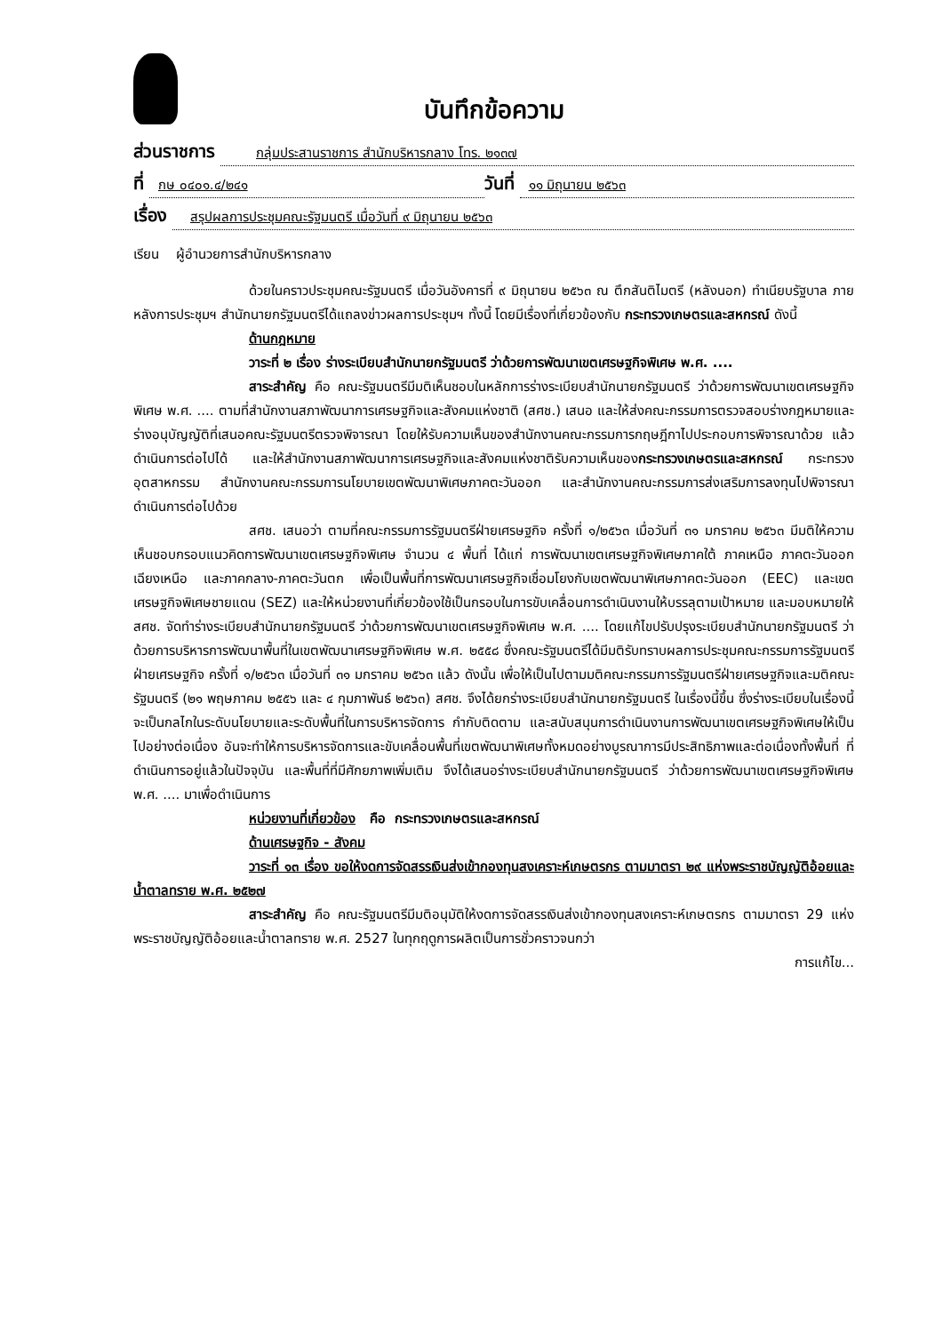บันทึกข้อความ
ส่วนราชการ กลุ่มประสานราชการ สำนักบริหารกลาง โทร. ๒๑๓๗
ที่ กษ ๐๔๐๑.๔/๒๔๑ วันที่ ๑๑ มิถุนายน ๒๕๖๓
เรื่อง สรุปผลการประชุมคณะรัฐมนตรี เมื่อวันที่ ๙ มิถุนายน ๒๕๖๓
เรียน ผู้อำนวยการสำนักบริหารกลาง
ด้วยในคราวประชุมคณะรัฐมนตรี เมื่อวันอังคารที่ ๙ มิถุนายน ๒๕๖๓ ณ ตึกสันติไมตรี (หลังนอก) ทำเนียบรัฐบาล ภายหลังการประชุมฯ สำนักนายกรัฐมนตรีได้แถลงข่าวผลการประชุมฯ ทั้งนี้ โดยมีเรื่องที่เกี่ยวข้องกับ กระทรวงเกษตรและสหกรณ์ ดังนี้
ด้านกฎหมาย
วาระที่ ๒ เรื่อง ร่างระเบียบสำนักนายกรัฐมนตรี ว่าด้วยการพัฒนาเขตเศรษฐกิจพิเศษ พ.ศ. ....
สาระสำคัญ คือ คณะรัฐมนตรีมีมติเห็นชอบในหลักการร่างระเบียบสำนักนายกรัฐมนตรี ว่าด้วยการพัฒนาเขตเศรษฐกิจพิเศษ พ.ศ. .... ตามที่สำนักงานสภาพัฒนาการเศรษฐกิจและสังคมแห่งชาติ (สศช.) เสนอ และให้ส่งคณะกรรมการตรวจสอบร่างกฎหมายและร่างอนุบัญญัติที่เสนอคณะรัฐมนตรีตรวจพิจารณา โดยให้รับความเห็นของสำนักงานคณะกรรมการกฤษฎีกาไปประกอบการพิจารณาด้วย แล้วดำเนินการต่อไปได้ และให้สำนักงานสภาพัฒนาการเศรษฐกิจและสังคมแห่งชาติรับความเห็นของกระทรวงเกษตรและสหกรณ์ กระทรวงอุตสาหกรรม สำนักงานคณะกรรมการนโยบายเขตพัฒนาพิเศษภาคตะวันออก และสำนักงานคณะกรรมการส่งเสริมการลงทุนไปพิจารณาดำเนินการต่อไปด้วย
สศช. เสนอว่า ตามที่คณะกรรมการรัฐมนตรีฝ่ายเศรษฐกิจ ครั้งที่ ๑/๒๕๖๓ เมื่อวันที่ ๓๑ มกราคม ๒๕๖๓ มีมติให้ความเห็นชอบกรอบแนวคิดการพัฒนาเขตเศรษฐกิจพิเศษ จำนวน ๔ พื้นที่ ได้แก่ การพัฒนาเขตเศรษฐกิจพิเศษภาคใต้ ภาคเหนือ ภาคตะวันออกเฉียงเหนือ และภาคกลาง-ภาคตะวันตก เพื่อเป็นพื้นที่การพัฒนาเศรษฐกิจเชื่อมโยงกับเขตพัฒนาพิเศษภาคตะวันออก (EEC) และเขตเศรษฐกิจพิเศษชายแดน (SEZ) และให้หน่วยงานที่เกี่ยวข้องใช้เป็นกรอบในการขับเคลื่อนการดำเนินงานให้บรรลุตามเป้าหมาย และมอบหมายให้ สศช. จัดทำร่างระเบียบสำนักนายกรัฐมนตรี ว่าด้วยการพัฒนาเขตเศรษฐกิจพิเศษ พ.ศ. .... โดยแก้ไขปรับปรุงระเบียบสำนักนายกรัฐมนตรี ว่าด้วยการบริหารการพัฒนาพื้นที่ในเขตพัฒนาเศรษฐกิจพิเศษ พ.ศ. ๒๕๕๘ ซึ่งคณะรัฐมนตรีได้มีมติรับทราบผลการประชุมคณะกรรมการรัฐมนตรีฝ่ายเศรษฐกิจ ครั้งที่ ๑/๒๕๖๓ เมื่อวันที่ ๓๑ มกราคม ๒๕๖๓ แล้ว ดังนั้น เพื่อให้เป็นไปตามมติคณะกรรมการรัฐมนตรีฝ่ายเศรษฐกิจและมติคณะรัฐมนตรี (๒๑ พฤษภาคม ๒๕๕๖ และ ๔ กุมภาพันธ์ ๒๕๖๓) สศช. จึงได้ยกร่างระเบียบสำนักนายกรัฐมนตรี ในเรื่องนี้ขึ้น ซึ่งร่างระเบียบในเรื่องนี้จะเป็นกลไกในระดับนโยบายและระดับพื้นที่ในการบริหารจัดการ กำกับติดตาม และสนับสนุนการดำเนินงานการพัฒนาเขตเศรษฐกิจพิเศษให้เป็นไปอย่างต่อเนื่อง อันจะทำให้การบริหารจัดการและขับเคลื่อนพื้นที่เขตพัฒนาพิเศษทั้งหมดอย่างบูรณาการมีประสิทธิภาพและต่อเนื่องทั้งพื้นที่ ที่ดำเนินการอยู่แล้วในปัจจุบัน และพื้นที่ที่มีศักยภาพเพิ่มเติม จึงได้เสนอร่างระเบียบสำนักนายกรัฐมนตรี ว่าด้วยการพัฒนาเขตเศรษฐกิจพิเศษ พ.ศ. .... มาเพื่อดำเนินการ
หน่วยงานที่เกี่ยวข้อง คือ กระทรวงเกษตรและสหกรณ์
ด้านเศรษฐกิจ - สังคม
วาระที่ ๑๓ เรื่อง ขอให้งดการจัดสรรเงินส่งเข้ากองทุนสงเคราะห์เกษตรกร ตามมาตรา ๒๙ แห่งพระราชบัญญัติอ้อยและน้ำตาลทราย พ.ศ. ๒๕๒๗
สาระสำคัญ คือ คณะรัฐมนตรีมีมติอนุมัติให้งดการจัดสรรเงินส่งเข้ากองทุนสงเคราะห์เกษตรกร ตามมาตรา 29 แห่งพระราชบัญญัติอ้อยและน้ำตาลทราย พ.ศ. 2527 ในทุกฤดูการผลิตเป็นการชั่วคราวจนกว่า
การแก้ไข...